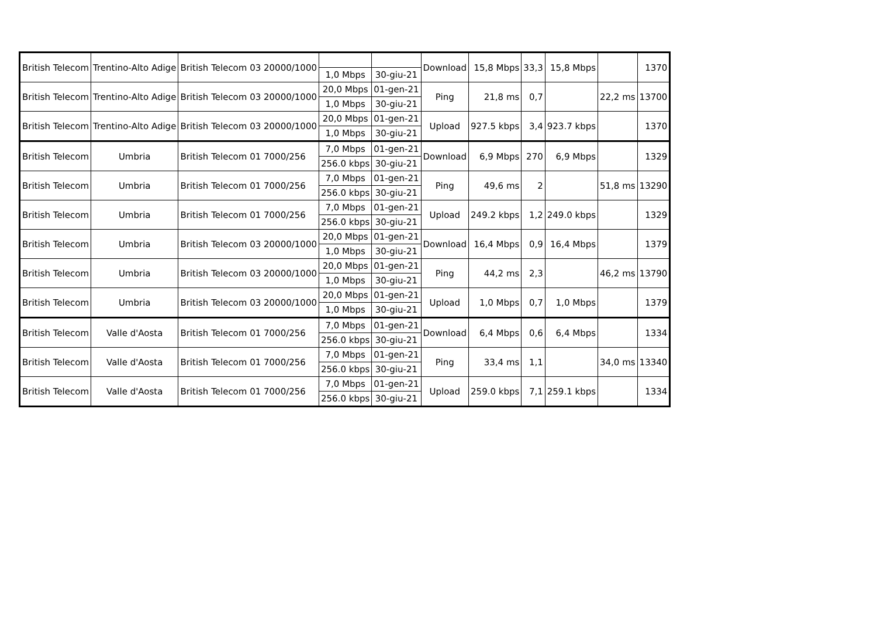| British Telecom | Trentino-Alto Adige | British Telecom 03 20000/1000 | | | Download | 15,8 Mbps | 33,3 | 15,8 Mbps | | 1370 |
| | | | 1,0 Mbps | 30-giu-21 | | | | | | |
| British Telecom | Trentino-Alto Adige | British Telecom 03 20000/1000 | 20,0 Mbps | 01-gen-21 | Ping | 21,8 ms | 0,7 | | 22,2 ms | 13700 |
| | | | 1,0 Mbps | 30-giu-21 | | | | | | |
| British Telecom | Trentino-Alto Adige | British Telecom 03 20000/1000 | 20,0 Mbps | 01-gen-21 | Upload | 927.5 kbps | 3,4 | 923.7 kbps | | 1370 |
| | | | 1,0 Mbps | 30-giu-21 | | | | | | |
| British Telecom | Umbria | British Telecom 01 7000/256 | 7,0 Mbps | 01-gen-21 | Download | 6,9 Mbps | 270 | 6,9 Mbps | | 1329 |
| | | | 256.0 kbps | 30-giu-21 | | | | | | |
| British Telecom | Umbria | British Telecom 01 7000/256 | 7,0 Mbps | 01-gen-21 | Ping | 49,6 ms | 2 | | 51,8 ms | 13290 |
| | | | 256.0 kbps | 30-giu-21 | | | | | | |
| British Telecom | Umbria | British Telecom 01 7000/256 | 7,0 Mbps | 01-gen-21 | Upload | 249.2 kbps | 1,2 | 249.0 kbps | | 1329 |
| | | | 256.0 kbps | 30-giu-21 | | | | | | |
| British Telecom | Umbria | British Telecom 03 20000/1000 | 20,0 Mbps | 01-gen-21 | Download | 16,4 Mbps | 0,9 | 16,4 Mbps | | 1379 |
| | | | 1,0 Mbps | 30-giu-21 | | | | | | |
| British Telecom | Umbria | British Telecom 03 20000/1000 | 20,0 Mbps | 01-gen-21 | Ping | 44,2 ms | 2,3 | | 46,2 ms | 13790 |
| | | | 1,0 Mbps | 30-giu-21 | | | | | | |
| British Telecom | Umbria | British Telecom 03 20000/1000 | 20,0 Mbps | 01-gen-21 | Upload | 1,0 Mbps | 0,7 | 1,0 Mbps | | 1379 |
| | | | 1,0 Mbps | 30-giu-21 | | | | | | |
| British Telecom | Valle d'Aosta | British Telecom 01 7000/256 | 7,0 Mbps | 01-gen-21 | Download | 6,4 Mbps | 0,6 | 6,4 Mbps | | 1334 |
| | | | 256.0 kbps | 30-giu-21 | | | | | | |
| British Telecom | Valle d'Aosta | British Telecom 01 7000/256 | 7,0 Mbps | 01-gen-21 | Ping | 33,4 ms | 1,1 | | 34,0 ms | 13340 |
| | | | 256.0 kbps | 30-giu-21 | | | | | | |
| British Telecom | Valle d'Aosta | British Telecom 01 7000/256 | 7,0 Mbps | 01-gen-21 | Upload | 259.0 kbps | 7,1 | 259.1 kbps | | 1334 |
| | | | 256.0 kbps | 30-giu-21 | | | | | | |